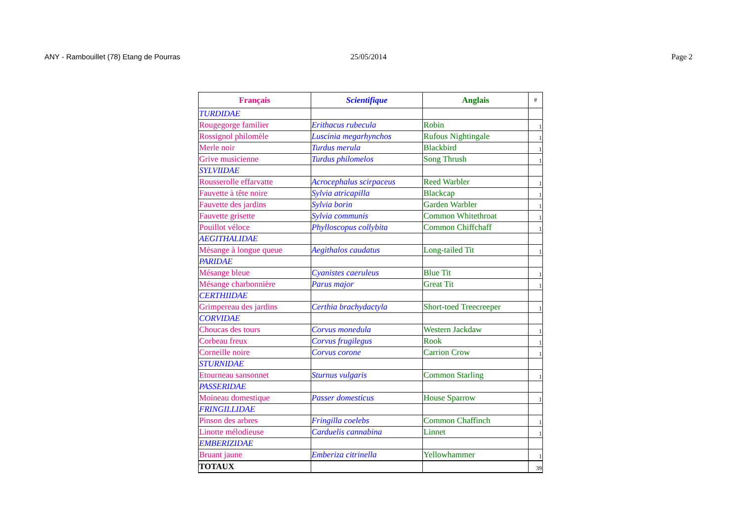ANY - Rambouillet (78) Etang de Pourras 25/05/2014 Page 2
| Français | Scientifique | Anglais | # |
| --- | --- | --- | --- |
| TURDIDAE | | | |
| Rougegorge familier | Erithacus rubecula | Robin | 1 |
| Rossignol philomèle | Luscinia megarhynchos | Rufous Nightingale | 1 |
| Merle noir | Turdus merula | Blackbird | 1 |
| Grive musicienne | Turdus philomelos | Song Thrush | 1 |
| SYLVIIDAE | | | |
| Rousserolle effarvatte | Acrocephalus scirpaceus | Reed Warbler | 1 |
| Fauvette à tête noire | Sylvia atricapilla | Blackcap | 1 |
| Fauvette des jardins | Sylvia borin | Garden Warbler | 1 |
| Fauvette grisette | Sylvia communis | Common Whitethroat | 1 |
| Pouillot véloce | Phylloscopus collybita | Common Chiffchaff | 1 |
| AEGITHALIDAE | | | |
| Mésange à longue queue | Aegithalos caudatus | Long-tailed Tit | 1 |
| PARIDAE | | | |
| Mésange bleue | Cyanistes caeruleus | Blue Tit | 1 |
| Mésange charbonnière | Parus major | Great Tit | 1 |
| CERTHIIDAE | | | |
| Grimpereau des jardins | Certhia brachydactyla | Short-toed Treecreeper | 1 |
| CORVIDAE | | | |
| Choucas des tours | Corvus monedula | Western Jackdaw | 1 |
| Corbeau freux | Corvus frugilegus | Rook | 1 |
| Corneille noire | Corvus corone | Carrion Crow | 1 |
| STURNIDAE | | | |
| Etourneau sansonnet | Sturnus vulgaris | Common Starling | 1 |
| PASSERIDAE | | | |
| Moineau domestique | Passer domesticus | House Sparrow | 1 |
| FRINGILLIDAE | | | |
| Pinson des arbres | Fringilla coelebs | Common Chaffinch | 1 |
| Linotte mélodieuse | Carduelis cannabina | Linnet | 1 |
| EMBERIZIDAE | | | |
| Bruant jaune | Emberiza citrinella | Yellowhammer | 1 |
| TOTAUX | | | 39 |